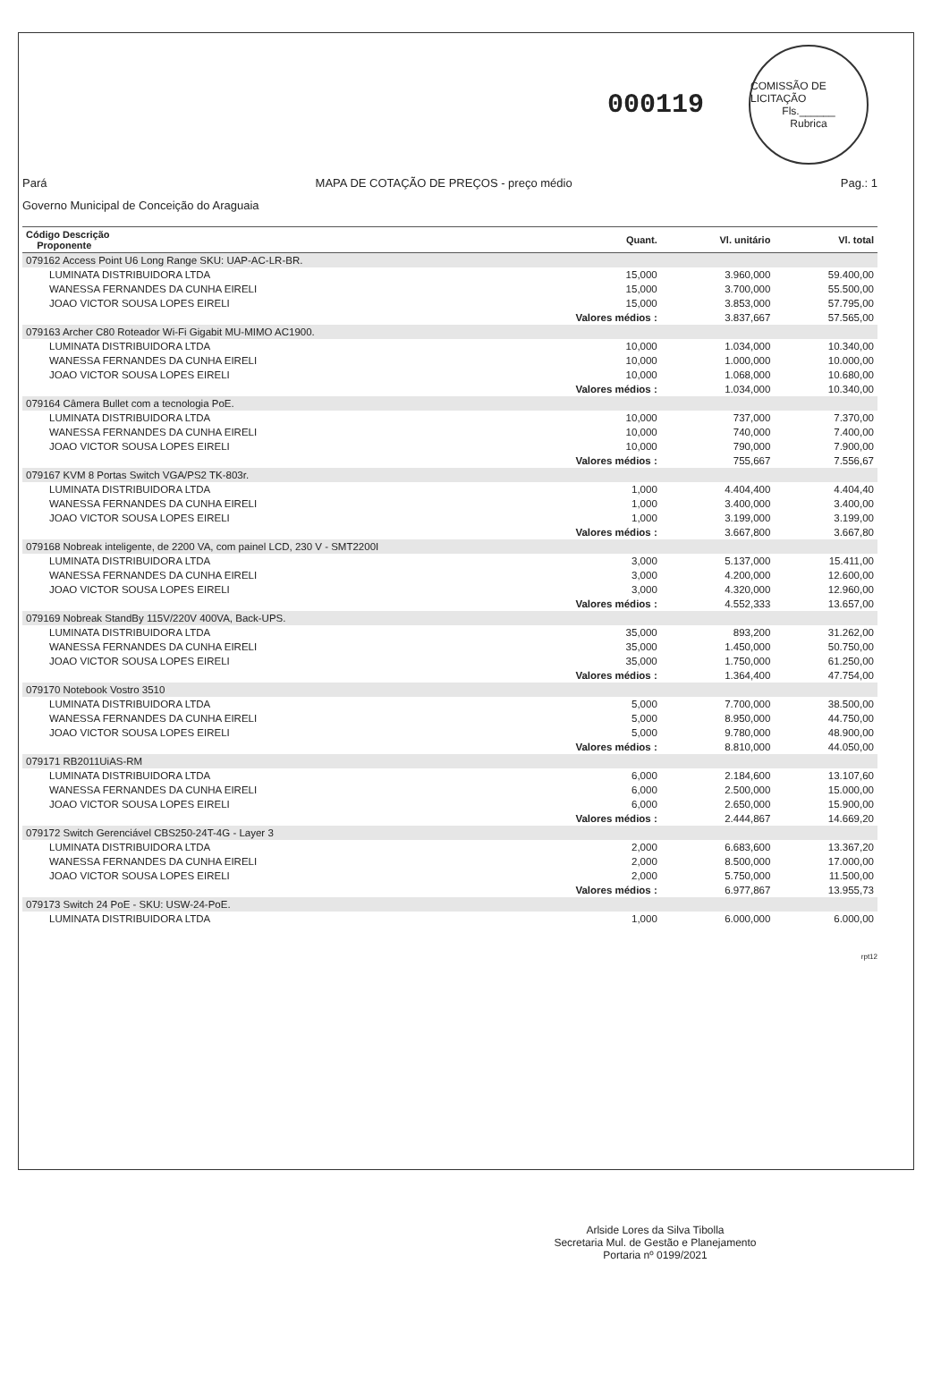000119
COMISSÃO DE LICITAÇÃO
Fls.______
Rubrica
Pará MAPA DE COTAÇÃO DE PREÇOS - preço médio Pag.: 1
Governo Municipal de Conceição do Araguaia
| Código Descrição Proponente | Quant. | Vl. unitário | Vl. total |
| --- | --- | --- | --- |
| 079162 Access Point U6 Long Range SKU: UAP-AC-LR-BR. | | | |
| LUMINATA DISTRIBUIDORA LTDA | 15,000 | 3.960,000 | 59.400,00 |
| WANESSA FERNANDES DA CUNHA EIRELI | 15,000 | 3.700,000 | 55.500,00 |
| JOAO VICTOR SOUSA LOPES EIRELI | 15,000 | 3.853,000 | 57.795,00 |
| | Valores médios : | 3.837,667 | 57.565,00 |
| 079163 Archer C80 Roteador Wi-Fi Gigabit MU-MIMO AC1900. | | | |
| LUMINATA DISTRIBUIDORA LTDA | 10,000 | 1.034,000 | 10.340,00 |
| WANESSA FERNANDES DA CUNHA EIRELI | 10,000 | 1.000,000 | 10.000,00 |
| JOAO VICTOR SOUSA LOPES EIRELI | 10,000 | 1.068,000 | 10.680,00 |
| | Valores médios : | 1.034,000 | 10.340,00 |
| 079164 Câmera Bullet com a tecnologia PoE. | | | |
| LUMINATA DISTRIBUIDORA LTDA | 10,000 | 737,000 | 7.370,00 |
| WANESSA FERNANDES DA CUNHA EIRELI | 10,000 | 740,000 | 7.400,00 |
| JOAO VICTOR SOUSA LOPES EIRELI | 10,000 | 790,000 | 7.900,00 |
| | Valores médios : | 755,667 | 7.556,67 |
| 079167 KVM 8 Portas Switch VGA/PS2 TK-803r. | | | |
| LUMINATA DISTRIBUIDORA LTDA | 1,000 | 4.404,400 | 4.404,40 |
| WANESSA FERNANDES DA CUNHA EIRELI | 1,000 | 3.400,000 | 3.400,00 |
| JOAO VICTOR SOUSA LOPES EIRELI | 1,000 | 3.199,000 | 3.199,00 |
| | Valores médios : | 3.667,800 | 3.667,80 |
| 079168 Nobreak inteligente, de 2200 VA, com painel LCD, 230 V - SMT2200I | | | |
| LUMINATA DISTRIBUIDORA LTDA | 3,000 | 5.137,000 | 15.411,00 |
| WANESSA FERNANDES DA CUNHA EIRELI | 3,000 | 4.200,000 | 12.600,00 |
| JOAO VICTOR SOUSA LOPES EIRELI | 3,000 | 4.320,000 | 12.960,00 |
| | Valores médios : | 4.552,333 | 13.657,00 |
| 079169 Nobreak StandBy 115V/220V 400VA, Back-UPS. | | | |
| LUMINATA DISTRIBUIDORA LTDA | 35,000 | 893,200 | 31.262,00 |
| WANESSA FERNANDES DA CUNHA EIRELI | 35,000 | 1.450,000 | 50.750,00 |
| JOAO VICTOR SOUSA LOPES EIRELI | 35,000 | 1.750,000 | 61.250,00 |
| | Valores médios : | 1.364,400 | 47.754,00 |
| 079170 Notebook Vostro 3510 | | | |
| LUMINATA DISTRIBUIDORA LTDA | 5,000 | 7.700,000 | 38.500,00 |
| WANESSA FERNANDES DA CUNHA EIRELI | 5,000 | 8.950,000 | 44.750,00 |
| JOAO VICTOR SOUSA LOPES EIRELI | 5,000 | 9.780,000 | 48.900,00 |
| | Valores médios : | 8.810,000 | 44.050,00 |
| 079171 RB2011UiAS-RM | | | |
| LUMINATA DISTRIBUIDORA LTDA | 6,000 | 2.184,600 | 13.107,60 |
| WANESSA FERNANDES DA CUNHA EIRELI | 6,000 | 2.500,000 | 15.000,00 |
| JOAO VICTOR SOUSA LOPES EIRELI | 6,000 | 2.650,000 | 15.900,00 |
| | Valores médios : | 2.444,867 | 14.669,20 |
| 079172 Switch Gerenciável CBS250-24T-4G - Layer 3 | | | |
| LUMINATA DISTRIBUIDORA LTDA | 2,000 | 6.683,600 | 13.367,20 |
| WANESSA FERNANDES DA CUNHA EIRELI | 2,000 | 8.500,000 | 17.000,00 |
| JOAO VICTOR SOUSA LOPES EIRELI | 2,000 | 5.750,000 | 11.500,00 |
| | Valores médios : | 6.977,867 | 13.955,73 |
| 079173 Switch 24 PoE - SKU: USW-24-PoE. | | | |
| LUMINATA DISTRIBUIDORA LTDA | 1,000 | 6.000,000 | 6.000,00 |
rpt12
Arlside Lores da Silva Tibolla
Secretaria Mul. de Gestão e Planejamento
Portaria nº 0199/2021